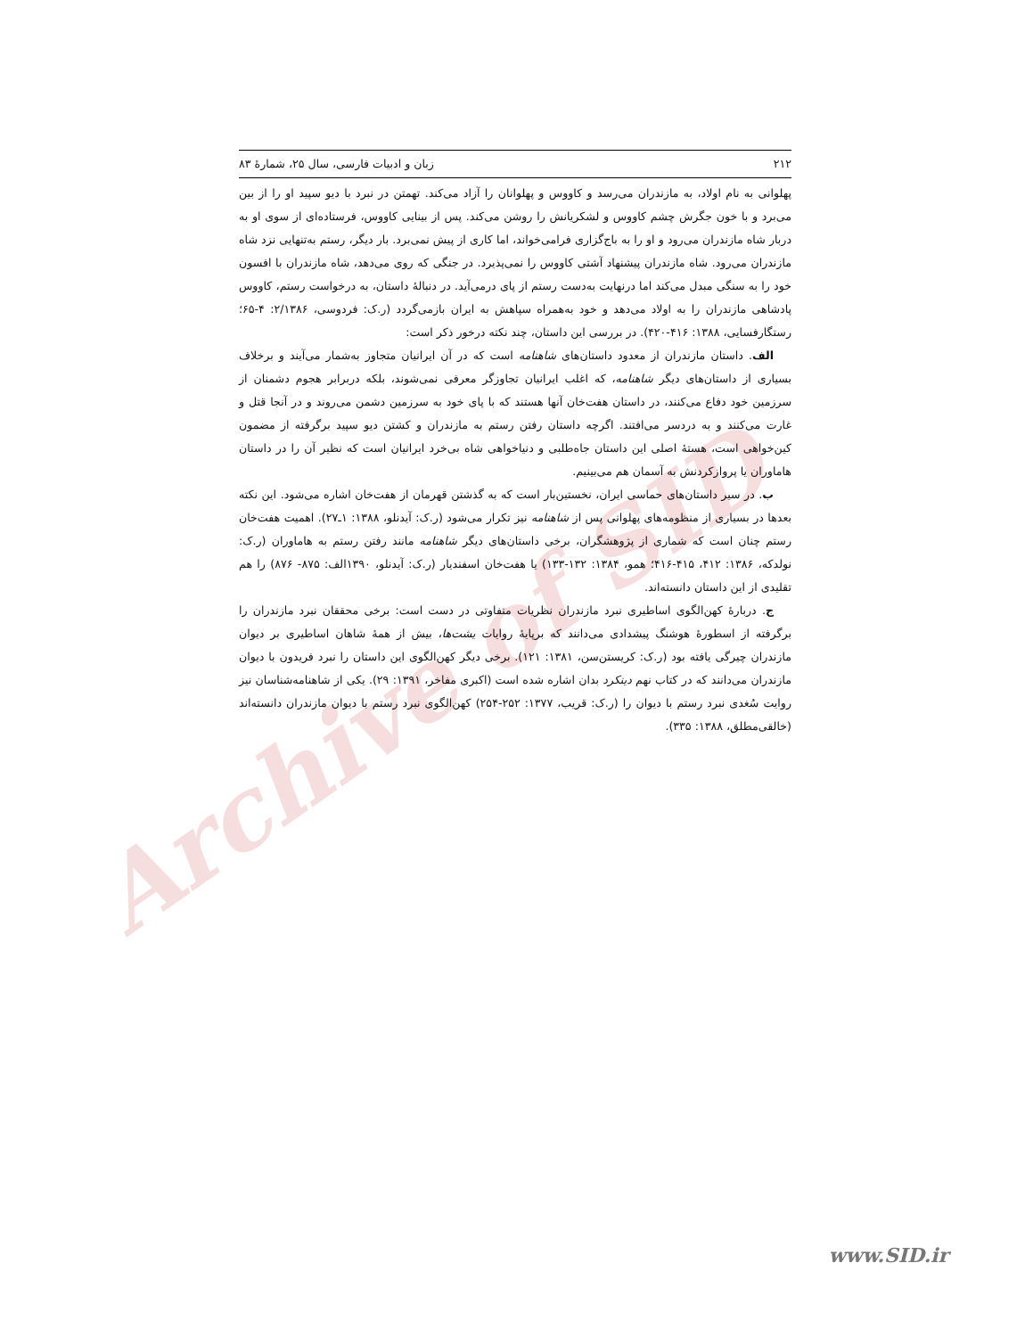Archive of SID
۲۱۲ زبان و ادبیات فارسی، سال ۲۵، شمارهٔ ۸۳
پهلوانی به نام اولاد، به مازندران می‌رسد و کاووس و پهلوانان را آزاد می‌کند. تهمتن در نبرد با دیو سپید او را از بین می‌برد و با خون جگرش چشم کاووس و لشکریانش را روشن می‌کند. پس از بینایی کاووس، فرستاده‌ای از سوی او به دربار شاه مازندران می‌رود و او را به باج‌گزاری فرامی‌خواند، اما کاری از پیش نمی‌برد. بار دیگر، رستم به‌تنهایی نزد شاه مازندران می‌رود. شاه مازندران پیشنهاد آشتی کاووس را نمی‌پذیرد. در جنگی که روی می‌دهد، شاه مازندران با افسون خود را به سنگی مبدل می‌کند اما درنهایت به‌دست رستم از پای درمی‌آید. در دنبالهٔ داستان، به درخواست رستم، کاووس پادشاهی مازندران را به اولاد می‌دهد و خود به‌همراه سپاهش به ایران بازمی‌گردد (ر.ک: فردوسی، ۲/۱۳۸۶: ۴-۶۵؛ رستگارفسایی، ۱۳۸۸: ۴۱۶-۴۲۰). در بررسی این داستان، چند نکته درخور ذکر است:
الف. داستان مازندران از معدود داستان‌های شاهنامه است که در آن ایرانیان متجاوز به‌شمار می‌آیند و برخلاف بسیاری از داستان‌های دیگر شاهنامه، که اغلب ایرانیان تجاوزگر معرفی نمی‌شوند، بلکه دربرابر هجوم دشمنان از سرزمین خود دفاع می‌کنند، در داستان هفت‌خان آنها هستند که با پای خود به سرزمین دشمن می‌روند و در آنجا قتل و غارت می‌کنند و به دردسر می‌افتند. اگرچه داستان رفتن رستم به مازندران و کشتن دیو سپید برگرفته از مضمون کین‌خواهی است، هستهٔ اصلی این داستان جاه‌طلبی و دنیاخواهی شاه بی‌خرد ایرانیان است که نظیر آن را در داستان هاماوران یا پروازکردنش به آسمان هم می‌بینیم.
ب. در سیر داستان‌های حماسی ایران، نخستین‌بار است که به گذشتن قهرمان از هفت‌خان اشاره می‌شود. این نکته بعدها در بسیاری از منظومه‌های پهلوانی پس از شاهنامه نیز تکرار می‌شود (ر.ک: آیدنلو، ۱۳۸۸: ۱ـ۲۷). اهمیت هفت‌خان رستم چنان است که شماری از پژوهشگران، برخی داستان‌های دیگر شاهنامه مانند رفتن رستم به هاماوران (ر.ک: نولدکه، ۱۳۸۶: ۴۱۲، ۴۱۵-۴۱۶؛ همو، ۱۳۸۴: ۱۳۲-۱۳۳) یا هفت‌خان اسفندیار (ر.ک: آیدنلو، ۱۳۹۰الف: ۸۷۵- ۸۷۶) را هم تقلیدی از این داستان دانسته‌اند.
ج. دربارهٔ کهن‌الگوی اساطیری نبرد مازندران نظریات متفاوتی در دست است: برخی محققان نبرد مازندران را برگرفته از اسطورهٔ هوشنگ پیشدادی می‌دانند که برپایهٔ روایات یشت‌ها، بیش از همهٔ شاهان اساطیری بر دیوان مازندران چیرگی یافته بود (ر.ک: کریستن‌سن، ۱۳۸۱: ۱۲۱). برخی دیگر کهن‌الگوی این داستان را نبرد فریدون با دیوان مازندران می‌دانند که در کتاب نهم دینکرد بدان اشاره شده است (اکبری مفاخر، ۱۳۹۱: ۲۹). یکی از شاهنامه‌شناسان نیز روایت سُغدی نبرد رستم با دیوان را (ر.ک: قریب، ۱۳۷۷: ۲۵۲-۲۵۴) کهن‌الگوی نبرد رستم با دیوان مازندران دانسته‌اند (خالقی‌مطلق، ۱۳۸۸: ۳۳۵).
www.SID.ir